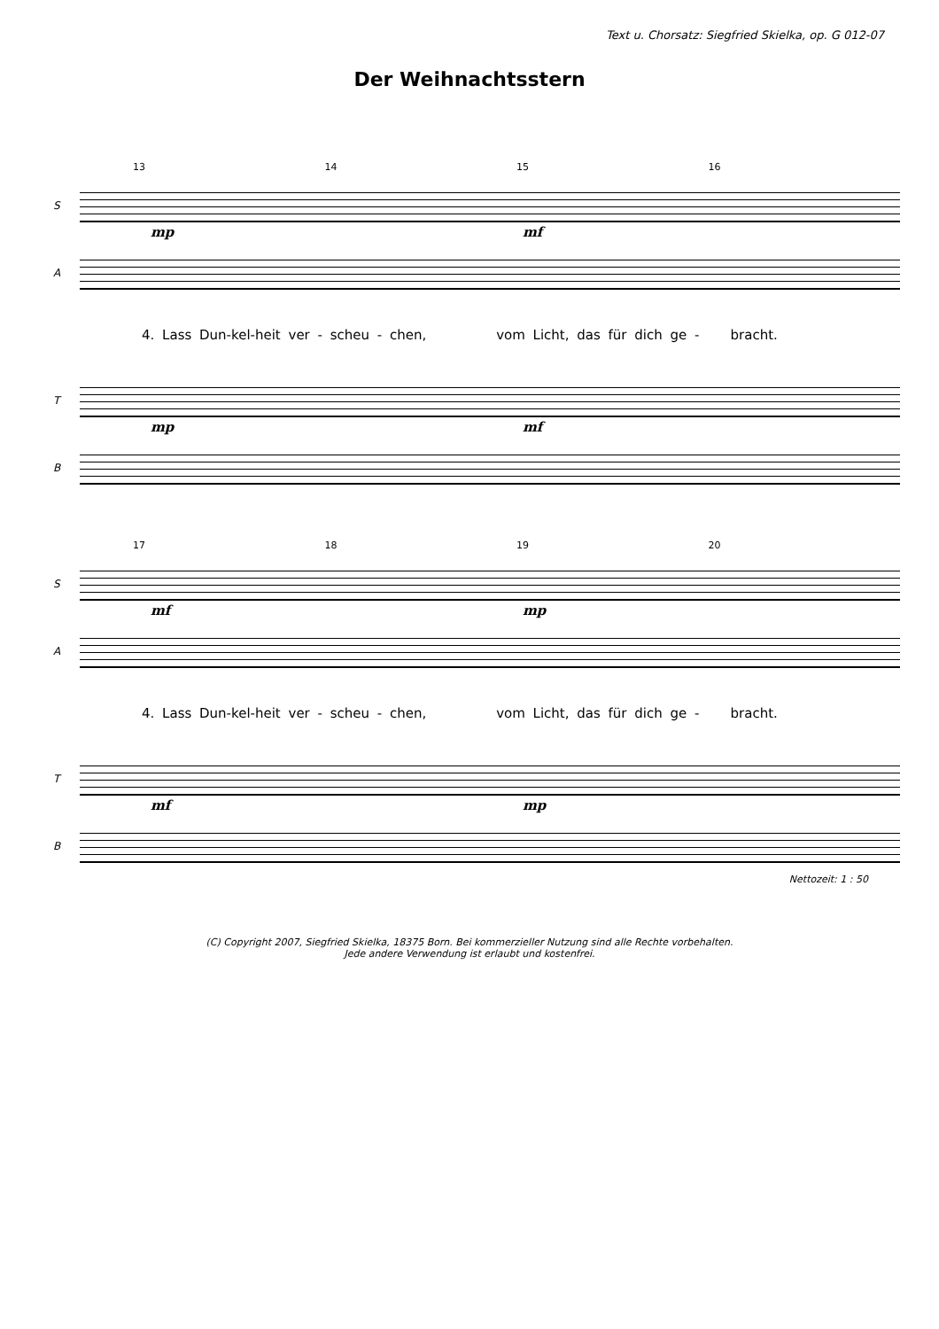Text u. Chorsatz: Siegfried Skielka, op. G 012-07
Der Weihnachtsstern
13 14 15 16
S
mp mf
A
4. Lass Dun-kel-heit ver - scheu - chen, vom Licht, das für dich ge - bracht.
T
mp mf
B
17 18 19 20
S
mf mp
A
4. Lass Dun-kel-heit ver - scheu - chen, vom Licht, das für dich ge - bracht.
T
mf mp
B
Nettozeit: 1 : 50
(C) Copyright 2007, Siegfried Skielka, 18375 Born. Bei kommerzieller Nutzung sind alle Rechte vorbehalten.
Jede andere Verwendung ist erlaubt und kostenfrei.